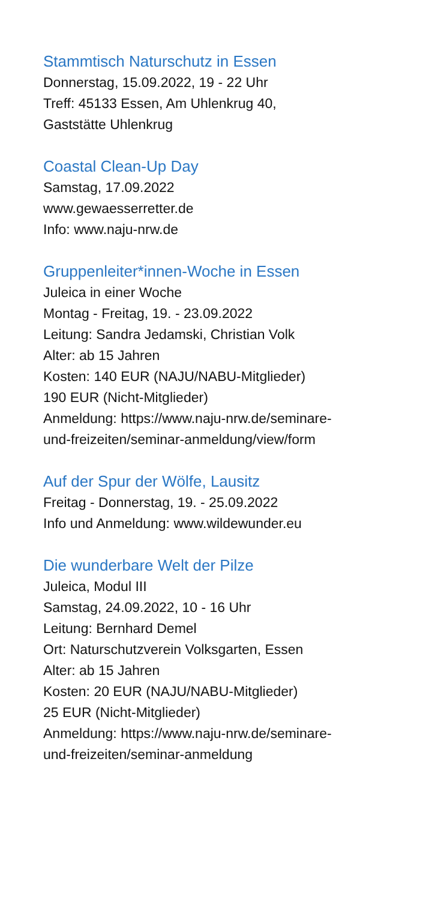Stammtisch Naturschutz in Essen
Donnerstag, 15.09.2022, 19 - 22 Uhr
Treff: 45133 Essen, Am Uhlenkrug 40,
Gaststätte Uhlenkrug
Coastal Clean-Up Day
Samstag, 17.09.2022
www.gewaesserretter.de
Info: www.naju-nrw.de
Gruppenleiter*innen-Woche in Essen
Juleica in einer Woche
Montag - Freitag, 19. - 23.09.2022
Leitung: Sandra Jedamski, Christian Volk
Alter: ab 15 Jahren
Kosten: 140 EUR (NAJU/NABU-Mitglieder)
190 EUR (Nicht-Mitglieder)
Anmeldung: https://www.naju-nrw.de/seminare-
und-freizeiten/seminar-anmeldung/view/form
Auf der Spur der Wölfe, Lausitz
Freitag - Donnerstag, 19. - 25.09.2022
Info und Anmeldung: www.wildewunder.eu
Die wunderbare Welt der Pilze
Juleica, Modul III
Samstag, 24.09.2022, 10 - 16 Uhr
Leitung: Bernhard Demel
Ort: Naturschutzverein Volksgarten, Essen
Alter: ab 15 Jahren
Kosten: 20 EUR (NAJU/NABU-Mitglieder)
25 EUR (Nicht-Mitglieder)
Anmeldung: https://www.naju-nrw.de/seminare-
und-freizeiten/seminar-anmeldung